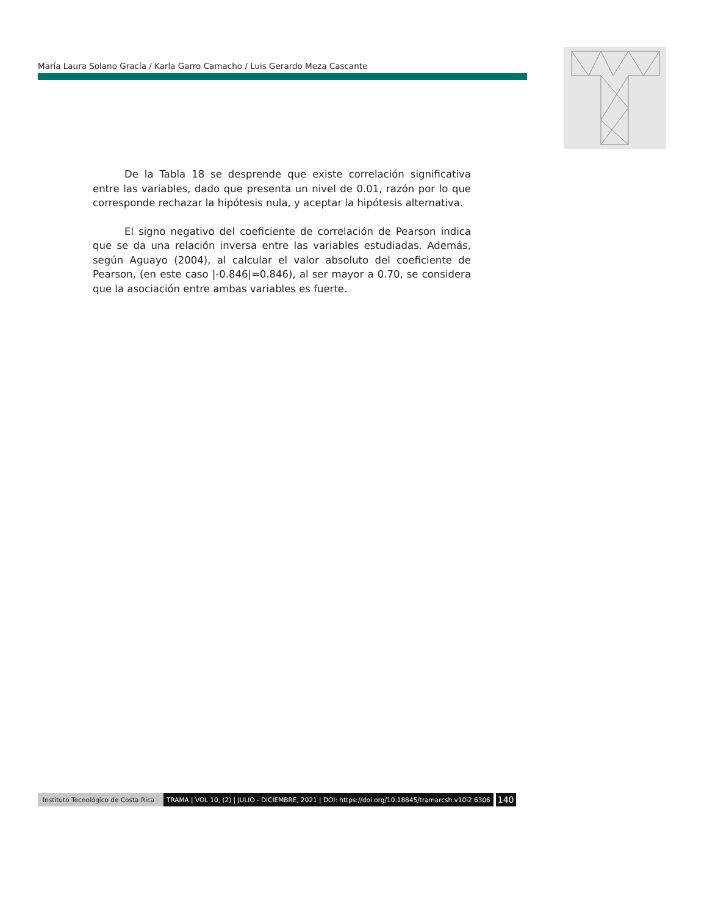María Laura Solano Gracía / Karla Garro Camacho / Luis Gerardo Meza Cascante
De la Tabla 18 se desprende que existe correlación significativa entre las variables, dado que presenta un nivel de 0.01, razón por lo que corresponde rechazar la hipótesis nula, y aceptar la hipótesis alternativa.
El signo negativo del coeficiente de correlación de Pearson indica que se da una relación inversa entre las variables estudiadas. Además, según Aguayo (2004), al calcular el valor absoluto del coeficiente de Pearson, (en este caso |-0.846|=0.846), al ser mayor a 0.70, se considera que la asociación entre ambas variables es fuerte.
Instituto Tecnológico de Costa Rica TRAMA | VOL 10, (2) | JULIO - DICIEMBRE, 2021 | DOI: https://doi.org/10.18845/tramarcsh.v10i2.6306 140